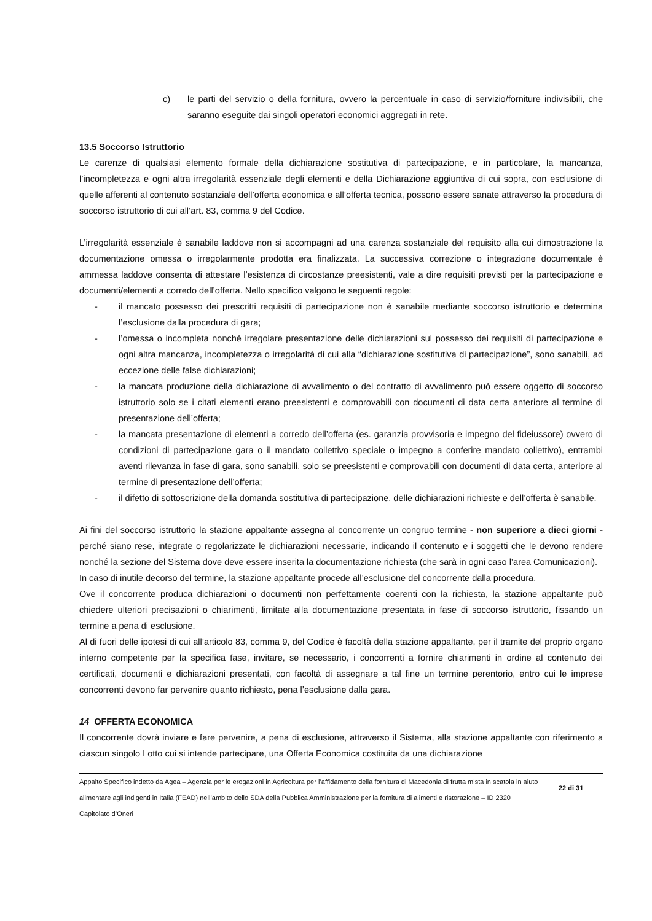c) le parti del servizio o della fornitura, ovvero la percentuale in caso di servizio/forniture indivisibili, che saranno eseguite dai singoli operatori economici aggregati in rete.
13.5 Soccorso Istruttorio
Le carenze di qualsiasi elemento formale della dichiarazione sostitutiva di partecipazione, e in particolare, la mancanza, l’incompletezza e ogni altra irregolarità essenziale degli elementi e della Dichiarazione aggiuntiva di cui sopra, con esclusione di quelle afferenti al contenuto sostanziale dell’offerta economica e all’offerta tecnica, possono essere sanate attraverso la procedura di soccorso istruttorio di cui all’art. 83, comma 9 del Codice.
L’irregolarità essenziale è sanabile laddove non si accompagni ad una carenza sostanziale del requisito alla cui dimostrazione la documentazione omessa o irregolarmente prodotta era finalizzata. La successiva correzione o integrazione documentale è ammessa laddove consenta di attestare l’esistenza di circostanze preesistenti, vale a dire requisiti previsti per la partecipazione e documenti/elementi a corredo dell’offerta. Nello specifico valgono le seguenti regole:
- il mancato possesso dei prescritti requisiti di partecipazione non è sanabile mediante soccorso istruttorio e determina l’esclusione dalla procedura di gara;
- l’omessa o incompleta nonché irregolare presentazione delle dichiarazioni sul possesso dei requisiti di partecipazione e ogni altra mancanza, incompletezza o irregolarità di cui alla “dichiarazione sostitutiva di partecipazione”, sono sanabili, ad eccezione delle false dichiarazioni;
- la mancata produzione della dichiarazione di avvalimento o del contratto di avvalimento può essere oggetto di soccorso istruttorio solo se i citati elementi erano preesistenti e comprovabili con documenti di data certa anteriore al termine di presentazione dell’offerta;
- la mancata presentazione di elementi a corredo dell’offerta (es. garanzia provvisoria e impegno del fideiussore) ovvero di condizioni di partecipazione gara o il mandato collettivo speciale o impegno a conferire mandato collettivo), entrambi aventi rilevanza in fase di gara, sono sanabili, solo se preesistenti e comprovabili con documenti di data certa, anteriore al termine di presentazione dell’offerta;
- il difetto di sottoscrizione della domanda sostitutiva di partecipazione, delle dichiarazioni richieste e dell’offerta è sanabile.
Ai fini del soccorso istruttorio la stazione appaltante assegna al concorrente un congruo termine - non superiore a dieci giorni - perché siano rese, integrate o regolarizzate le dichiarazioni necessarie, indicando il contenuto e i soggetti che le devono rendere nonché la sezione del Sistema dove deve essere inserita la documentazione richiesta (che sarà in ogni caso l’area Comunicazioni).
In caso di inutile decorso del termine, la stazione appaltante procede all’esclusione del concorrente dalla procedura.
Ove il concorrente produca dichiarazioni o documenti non perfettamente coerenti con la richiesta, la stazione appaltante può chiedere ulteriori precisazioni o chiarimenti, limitate alla documentazione presentata in fase di soccorso istruttorio, fissando un termine a pena di esclusione.
Al di fuori delle ipotesi di cui all’articolo 83, comma 9, del Codice è facoltà della stazione appaltante, per il tramite del proprio organo interno competente per la specifica fase, invitare, se necessario, i concorrenti a fornire chiarimenti in ordine al contenuto dei certificati, documenti e dichiarazioni presentati, con facoltà di assegnare a tal fine un termine perentorio, entro cui le imprese concorrenti devono far pervenire quanto richiesto, pena l’esclusione dalla gara.
14 OFFERTA ECONOMICA
Il concorrente dovrà inviare e fare pervenire, a pena di esclusione, attraverso il Sistema, alla stazione appaltante con riferimento a ciascun singolo Lotto cui si intende partecipare, una Offerta Economica costituita da una dichiarazione
Appalto Specifico indetto da Agea – Agenzia per le erogazioni in Agricoltura per l’affidamento della fornitura di Macedonia di frutta mista in scatola in aiuto alimentare agli indigenti in Italia (FEAD) nell’ambito dello SDA della Pubblica Amministrazione per la fornitura di alimenti e ristorazione – ID 2320
Capitolato d’Oneri
22 di 31